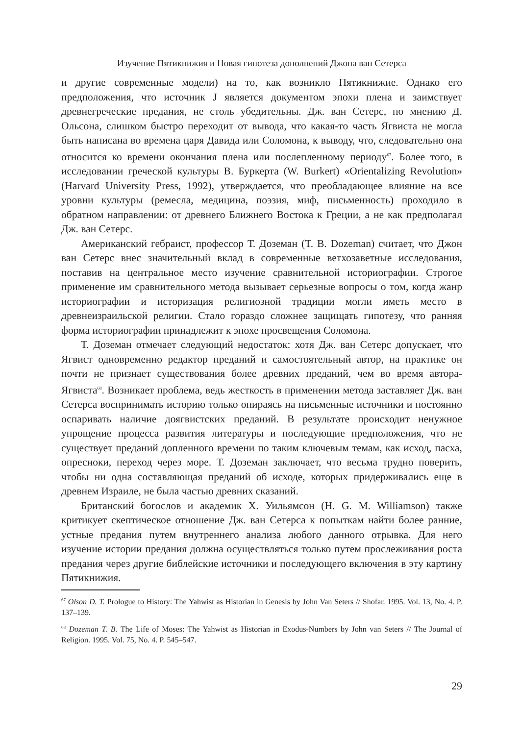Изучение Пятикнижия и Новая гипотеза дополнений Джона ван Сетерса
и другие современные модели) на то, как возникло Пятикнижие. Однако его предположения, что источник J является документом эпохи плена и заимствует древнегреческие предания, не столь убедительны. Дж. ван Сетерс, по мнению Д. Ольсона, слишком быстро переходит от вывода, что какая-то часть Ягвиста не могла быть написана во времена царя Давида или Соломона, к выводу, что, следовательно она относится ко времени окончания плена или послепленному периоду<sup>67</sup>. Более того, в исследовании греческой культуры В. Буркерта (W. Burkert) «Orientalizing Revolution» (Harvard University Press, 1992), утверждается, что преобладающее влияние на все уровни культуры (ремесла, медицина, поэзия, миф, письменность) проходило в обратном направлении: от древнего Ближнего Востока к Греции, а не как предполагал Дж. ван Сетерс.
Американский гебраист, профессор Т. Доземан (T. B. Dozeman) считает, что Джон ван Сетерс внес значительный вклад в современные ветхозаветные исследования, поставив на центральное место изучение сравнительной историографии. Строгое применение им сравнительного метода вызывает серьезные вопросы о том, когда жанр историографии и историзация религиозной традиции могли иметь место в древнеизраильской религии. Стало гораздо сложнее защищать гипотезу, что ранняя форма историографии принадлежит к эпохе просвещения Соломона.
Т. Доземан отмечает следующий недостаток: хотя Дж. ван Сетерс допускает, что Ягвист одновременно редактор преданий и самостоятельный автор, на практике он почти не признает существования более древних преданий, чем во время автора-Ягвиста<sup>68</sup>. Возникает проблема, ведь жесткость в применении метода заставляет Дж. ван Сетерса воспринимать историю только опираясь на письменные источники и постоянно оспаривать наличие доягвистских преданий. В результате происходит ненужное упрощение процесса развития литературы и последующие предположения, что не существует преданий доплен­ного времени по таким ключевым темам, как исход, пасха, опресноки, переход через море. Т. Доземан заключает, что весьма трудно поверить, чтобы ни одна составляющая преданий об исходе, которых придерживались еще в древнем Израиле, не была частью древних сказаний.
Британский богослов и академик Х. Уильямсон (H. G. M. Williamson) также критикует скептическое отношение Дж. ван Сетерса к попыткам найти более ранние, устные предания путем внутреннего анализа любого данного отрывка. Для него изучение истории предания должна осуществляться только путем прослеживания роста предания через другие библейские источники и последующего включения в эту картину Пятикнижия.
<sup>67</sup> Olson D. T. Prologue to History: The Yahwist as Historian in Genesis by John Van Seters // Shofar. 1995. Vol. 13, No. 4. P. 137–139.
<sup>68</sup> Dozeman T. B. The Life of Moses: The Yahwist as Historian in Exodus-Numbers by John van Seters // The Journal of Religion. 1995. Vol. 75, No. 4. P. 545–547.
29